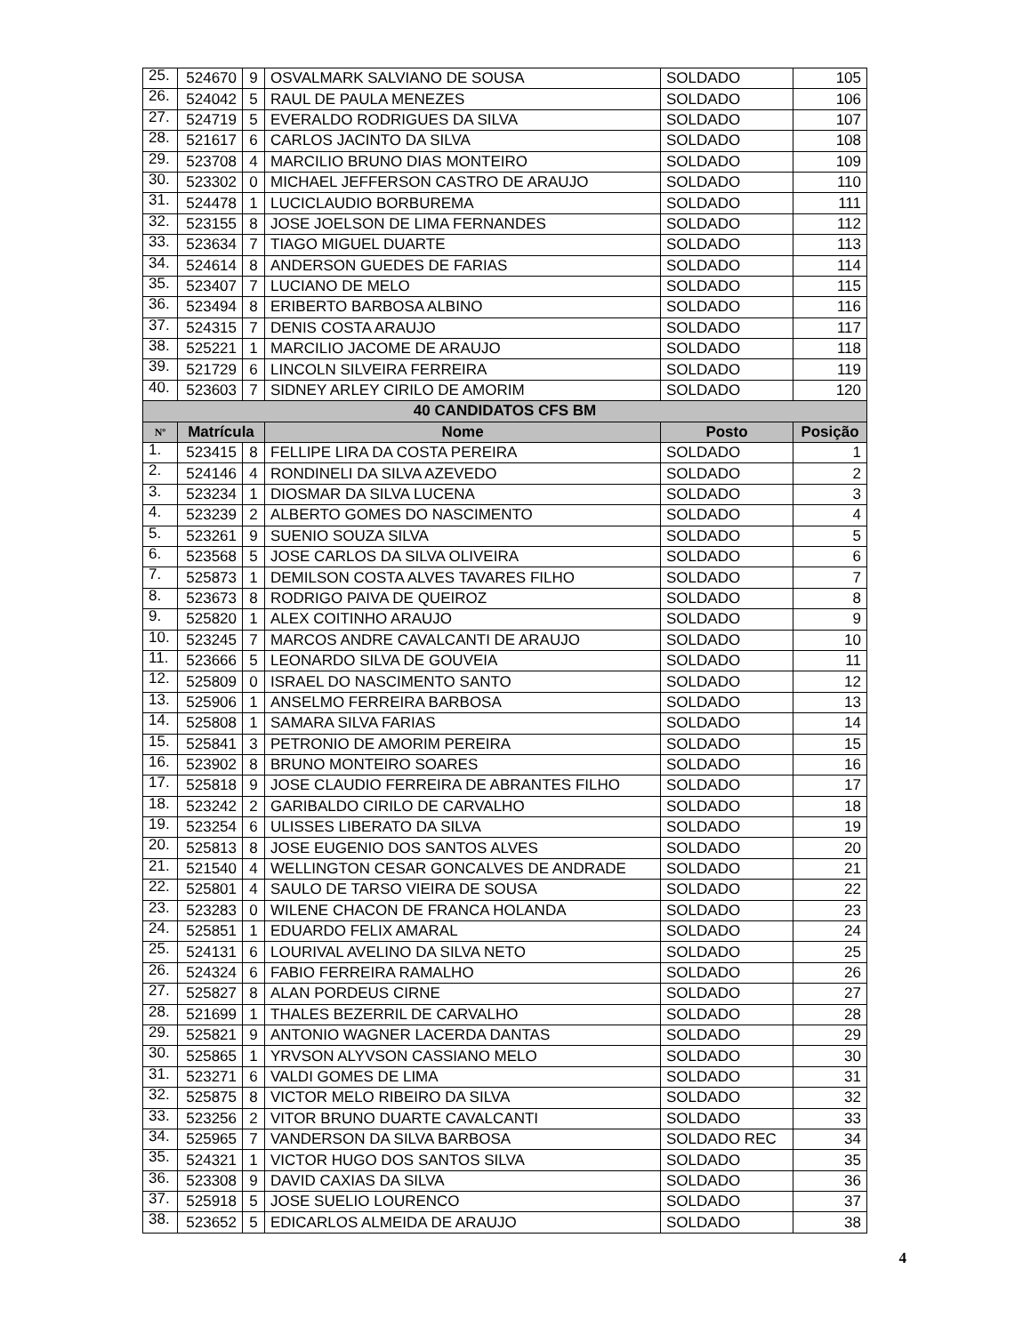| 25. | 524670 | 9 | OSVALMARK SALVIANO DE SOUSA | SOLDADO | 105 |
| 26. | 524042 | 5 | RAUL DE PAULA MENEZES | SOLDADO | 106 |
| 27. | 524719 | 5 | EVERALDO RODRIGUES DA SILVA | SOLDADO | 107 |
| 28. | 521617 | 6 | CARLOS JACINTO DA SILVA | SOLDADO | 108 |
| 29. | 523708 | 4 | MARCILIO BRUNO DIAS MONTEIRO | SOLDADO | 109 |
| 30. | 523302 | 0 | MICHAEL JEFFERSON CASTRO DE ARAUJO | SOLDADO | 110 |
| 31. | 524478 | 1 | LUCICLAUDIO BORBUREMA | SOLDADO | 111 |
| 32. | 523155 | 8 | JOSE JOELSON DE LIMA FERNANDES | SOLDADO | 112 |
| 33. | 523634 | 7 | TIAGO MIGUEL DUARTE | SOLDADO | 113 |
| 34. | 524614 | 8 | ANDERSON GUEDES DE FARIAS | SOLDADO | 114 |
| 35. | 523407 | 7 | LUCIANO DE MELO | SOLDADO | 115 |
| 36. | 523494 | 8 | ERIBERTO BARBOSA ALBINO | SOLDADO | 116 |
| 37. | 524315 | 7 | DENIS COSTA ARAUJO | SOLDADO | 117 |
| 38. | 525221 | 1 | MARCILIO JACOME DE ARAUJO | SOLDADO | 118 |
| 39. | 521729 | 6 | LINCOLN SILVEIRA FERREIRA | SOLDADO | 119 |
| 40. | 523603 | 7 | SIDNEY ARLEY CIRILO DE AMORIM | SOLDADO | 120 |
| 40 CANDIDATOS CFS BM | | | | | |
| Nº | Matrícula | | Nome | Posto | Posição |
| 1. | 523415 | 8 | FELLIPE LIRA DA COSTA PEREIRA | SOLDADO | 1 |
| 2. | 524146 | 4 | RONDINELI DA SILVA AZEVEDO | SOLDADO | 2 |
| 3. | 523234 | 1 | DIOSMAR DA SILVA LUCENA | SOLDADO | 3 |
| 4. | 523239 | 2 | ALBERTO GOMES DO NASCIMENTO | SOLDADO | 4 |
| 5. | 523261 | 9 | SUENIO SOUZA SILVA | SOLDADO | 5 |
| 6. | 523568 | 5 | JOSE CARLOS DA SILVA OLIVEIRA | SOLDADO | 6 |
| 7. | 525873 | 1 | DEMILSON COSTA ALVES TAVARES FILHO | SOLDADO | 7 |
| 8. | 523673 | 8 | RODRIGO PAIVA DE QUEIROZ | SOLDADO | 8 |
| 9. | 525820 | 1 | ALEX COITINHO ARAUJO | SOLDADO | 9 |
| 10. | 523245 | 7 | MARCOS ANDRE CAVALCANTI DE ARAUJO | SOLDADO | 10 |
| 11. | 523666 | 5 | LEONARDO SILVA DE GOUVEIA | SOLDADO | 11 |
| 12. | 525809 | 0 | ISRAEL DO NASCIMENTO SANTO | SOLDADO | 12 |
| 13. | 525906 | 1 | ANSELMO FERREIRA BARBOSA | SOLDADO | 13 |
| 14. | 525808 | 1 | SAMARA SILVA FARIAS | SOLDADO | 14 |
| 15. | 525841 | 3 | PETRONIO DE AMORIM PEREIRA | SOLDADO | 15 |
| 16. | 523902 | 8 | BRUNO MONTEIRO SOARES | SOLDADO | 16 |
| 17. | 525818 | 9 | JOSE CLAUDIO FERREIRA DE ABRANTES FILHO | SOLDADO | 17 |
| 18. | 523242 | 2 | GARIBALDO CIRILO DE CARVALHO | SOLDADO | 18 |
| 19. | 523254 | 6 | ULISSES LIBERATO DA SILVA | SOLDADO | 19 |
| 20. | 525813 | 8 | JOSE EUGENIO DOS SANTOS ALVES | SOLDADO | 20 |
| 21. | 521540 | 4 | WELLINGTON CESAR GONCALVES DE ANDRADE | SOLDADO | 21 |
| 22. | 525801 | 4 | SAULO DE TARSO VIEIRA DE SOUSA | SOLDADO | 22 |
| 23. | 523283 | 0 | WILENE CHACON DE FRANCA HOLANDA | SOLDADO | 23 |
| 24. | 525851 | 1 | EDUARDO FELIX AMARAL | SOLDADO | 24 |
| 25. | 524131 | 6 | LOURIVAL AVELINO DA SILVA NETO | SOLDADO | 25 |
| 26. | 524324 | 6 | FABIO FERREIRA RAMALHO | SOLDADO | 26 |
| 27. | 525827 | 8 | ALAN PORDEUS CIRNE | SOLDADO | 27 |
| 28. | 521699 | 1 | THALES BEZERRIL DE CARVALHO | SOLDADO | 28 |
| 29. | 525821 | 9 | ANTONIO WAGNER LACERDA DANTAS | SOLDADO | 29 |
| 30. | 525865 | 1 | YRVSON ALYVSON CASSIANO MELO | SOLDADO | 30 |
| 31. | 523271 | 6 | VALDI GOMES DE LIMA | SOLDADO | 31 |
| 32. | 525875 | 8 | VICTOR MELO RIBEIRO DA SILVA | SOLDADO | 32 |
| 33. | 523256 | 2 | VITOR BRUNO DUARTE CAVALCANTI | SOLDADO | 33 |
| 34. | 525965 | 7 | VANDERSON DA SILVA BARBOSA | SOLDADO REC | 34 |
| 35. | 524321 | 1 | VICTOR HUGO DOS SANTOS SILVA | SOLDADO | 35 |
| 36. | 523308 | 9 | DAVID CAXIAS DA SILVA | SOLDADO | 36 |
| 37. | 525918 | 5 | JOSE SUELIO LOURENCO | SOLDADO | 37 |
| 38. | 523652 | 5 | EDICARLOS ALMEIDA DE ARAUJO | SOLDADO | 38 |
4